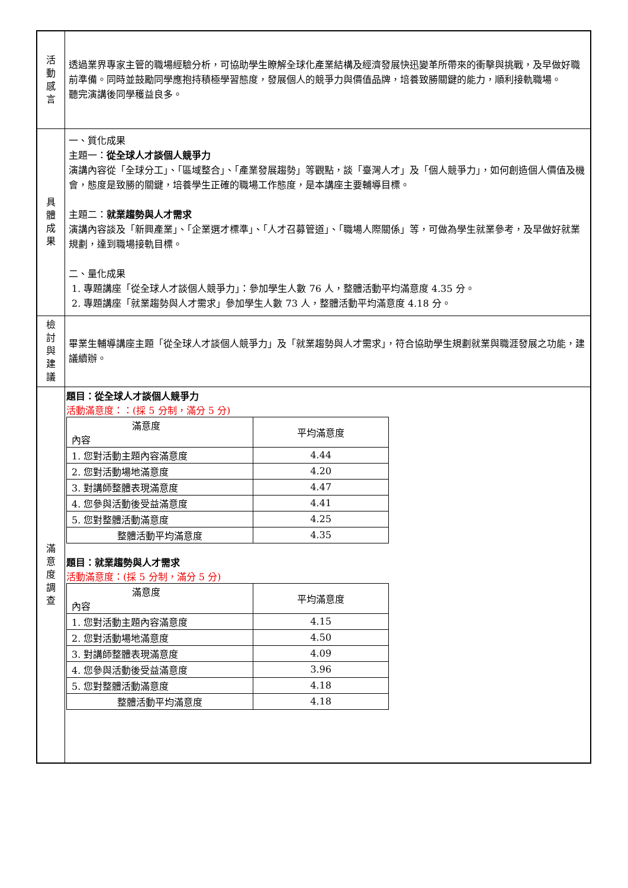| 活 動 感 言 | 透過業界專家主管的職場經驗分析，可協助學生瞭解全球化產業結構及經濟發展快迅變革所帶來的衝擊與挑戰，及早做好職前準備。同時並鼓勵同學應抱持積極學習態度，發展個人的競爭力與價值品牌，培養致勝關鍵的能力，順利接軌職場。 聽完演講後同學穫益良多。 |
| 具 體 成 果 | 一、質化成果 主題一： 從全球人才談個人競爭力 演講內容從「全球分工」、「區域整合」、「產業發展趨勢」等觀點，談「臺灣人才」及「個人競爭力」，如何創造個人價值及機會，態度是致勝的關鍵，培養學生正確的職場工作態度，是本講座主要輔導目標。 主題二： 就業趨勢與人才需求 演講內容談及「新興產業」、「企業選才標準」、「人才召募管道」、「職場人際關係」等，可做為學生就業參考，及早做好就業規劃，達到職場接軌目標。 二、量化成果 1. 專題講座「從全球人才談個人競爭力」：參加學生人數 76 人，整體活動平均滿意度 4.35 分。 2. 專題講座「就業趨勢與人才需求」參加學生人數 73 人，整體活動平均滿意度 4.18 分。 |
| 檢 討 與 建 議 | 畢業生輔導講座主題「從全球人才談個人競爭力」及「就業趨勢與人才需求」，符合協助學生規劃就業與職涯發展之功能，建議續辦。 |
| 滿 意 度 調 查 | 題目：從全球人才談個人競爭力 活動滿意度：：(採 5 分制，滿分 5 分) / 滿意度 內容 / 平均滿意度 / / 1. 您對活動主題內容滿意度 / 4.44 / / 2. 您對活動場地滿意度 / 4.20 / / 3. 對講師整體表現滿意度 / 4.47 / / 4. 您參與活動後受益滿意度 / 4.41 / / 5. 您對整體活動滿意度 / 4.25 / / 整體活動平均滿意度 / 4.35 / 題目：就業趨勢與人才需求 活動滿意度：(採 5 分制，滿分 5 分) / 滿意度 內容 / 平均滿意度 / / 1. 您對活動主題內容滿意度 / 4.15 / / 2. 您對活動場地滿意度 / 4.50 / / 3. 對講師整體表現滿意度 / 4.09 / / 4. 您參與活動後受益滿意度 / 3.96 / / 5. 您對整體活動滿意度 / 4.18 / / 整體活動平均滿意度 / 4.18 / |